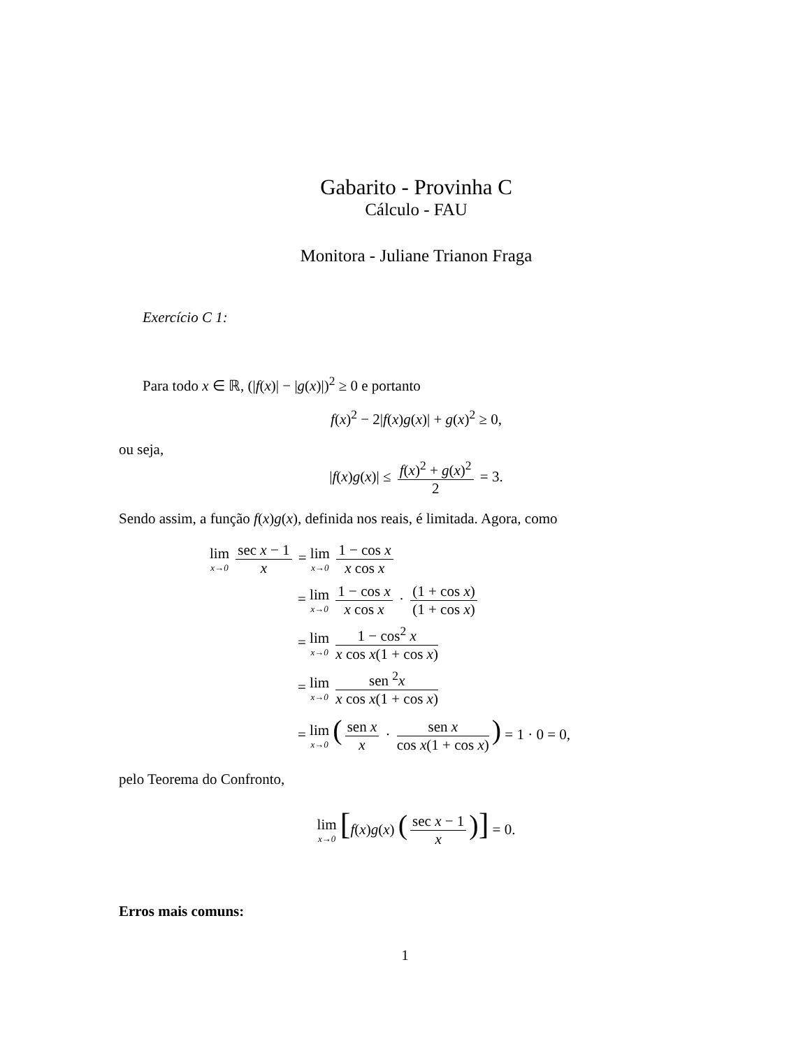Gabarito - Provinha C
Cálculo - FAU
Monitora - Juliane Trianon Fraga
Exercício C 1:
Para todo x ∈ ℝ, (|f(x)| − |g(x)|)<sup>2</sup> ≥ 0 e portanto
f(x)<sup>2</sup> − 2|f(x)g(x)| + g(x)<sup>2</sup> ≥ 0,
ou seja,
|f(x)g(x)| ≤ f(x)<sup>2</sup> + g(x)<sup>2</sup> 2 = 3.
Sendo assim, a função f(x)g(x), definida nos reais, é limitada. Agora, como
lim x→0 sec x − 1 x = lim x→0 1 − cos x x cos x
= lim x→0 1 − cos x x cos x · (1 + cos x) (1 + cos x)
= lim x→0 1 − cos<sup>2</sup> x x cos x(1 + cos x)
= lim x→0 sen <sup>2</sup>x x cos x(1 + cos x)
= lim x→0 (sen x x · sen x cos x(1 + cos x)) = 1 · 0 = 0,
pelo Teorema do Confronto,
lim x→0 [f(x)g(x) (sec x − 1 x)] = 0.
Erros mais comuns:
1